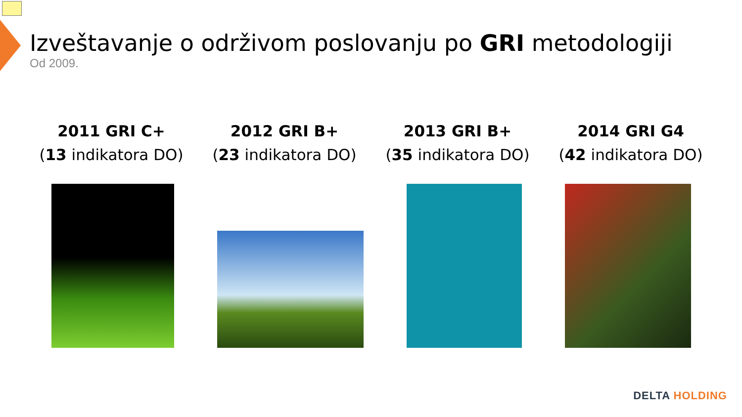Izveštavanje o održivom poslovanju po GRI metodologiji
Od 2009.
2011 GRI C+
(13 indikatora DO)
2012 GRI B+
(23 indikatora DO)
2013 GRI B+
(35 indikatora DO)
2014 GRI G4
(42 indikatora DO)
DELTA HOLDING